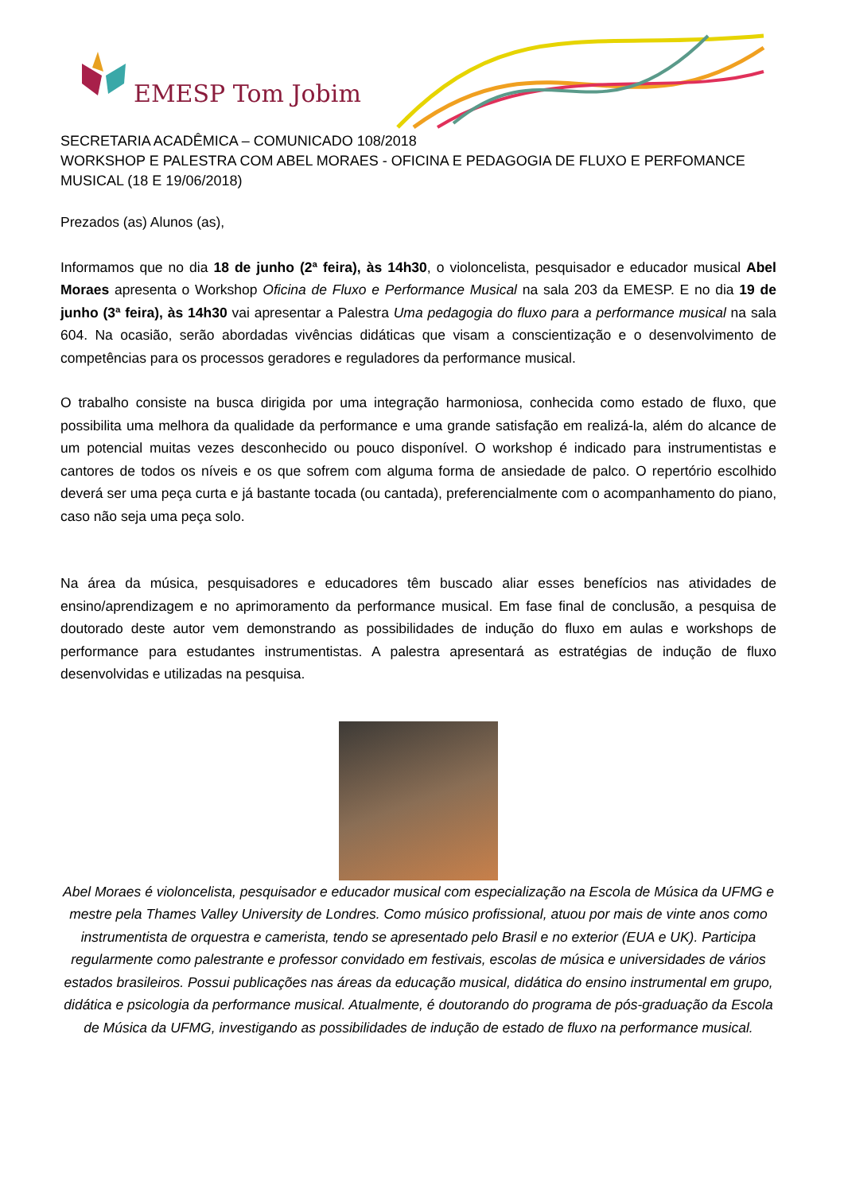EMESP Tom Jobim
SECRETARIA ACADÊMICA – COMUNICADO 108/2018
WORKSHOP E PALESTRA COM ABEL MORAES - OFICINA E PEDAGOGIA DE FLUXO E PERFOMANCE MUSICAL (18 E 19/06/2018)
Prezados (as) Alunos (as),
Informamos que no dia 18 de junho (2ª feira), às 14h30, o violoncelista, pesquisador e educador musical Abel Moraes apresenta o Workshop Oficina de Fluxo e Performance Musical na sala 203 da EMESP. E no dia 19 de junho (3ª feira), às 14h30 vai apresentar a Palestra Uma pedagogia do fluxo para a performance musical na sala 604. Na ocasião, serão abordadas vivências didáticas que visam a conscientização e o desenvolvimento de competências para os processos geradores e reguladores da performance musical.
O trabalho consiste na busca dirigida por uma integração harmoniosa, conhecida como estado de fluxo, que possibilita uma melhora da qualidade da performance e uma grande satisfação em realizá-la, além do alcance de um potencial muitas vezes desconhecido ou pouco disponível. O workshop é indicado para instrumentistas e cantores de todos os níveis e os que sofrem com alguma forma de ansiedade de palco. O repertório escolhido deverá ser uma peça curta e já bastante tocada (ou cantada), preferencialmente com o acompanhamento do piano, caso não seja uma peça solo.
Na área da música, pesquisadores e educadores têm buscado aliar esses benefícios nas atividades de ensino/aprendizagem e no aprimoramento da performance musical. Em fase final de conclusão, a pesquisa de doutorado deste autor vem demonstrando as possibilidades de indução do fluxo em aulas e workshops de performance para estudantes instrumentistas. A palestra apresentará as estratégias de indução de fluxo desenvolvidas e utilizadas na pesquisa.
Abel Moraes é violoncelista, pesquisador e educador musical com especialização na Escola de Música da UFMG e mestre pela Thames Valley University de Londres. Como músico profissional, atuou por mais de vinte anos como instrumentista de orquestra e camerista, tendo se apresentado pelo Brasil e no exterior (EUA e UK). Participa regularmente como palestrante e professor convidado em festivais, escolas de música e universidades de vários estados brasileiros. Possui publicações nas áreas da educação musical, didática do ensino instrumental em grupo, didática e psicologia da performance musical. Atualmente, é doutorando do programa de pós-graduação da Escola de Música da UFMG, investigando as possibilidades de indução de estado de fluxo na performance musical.